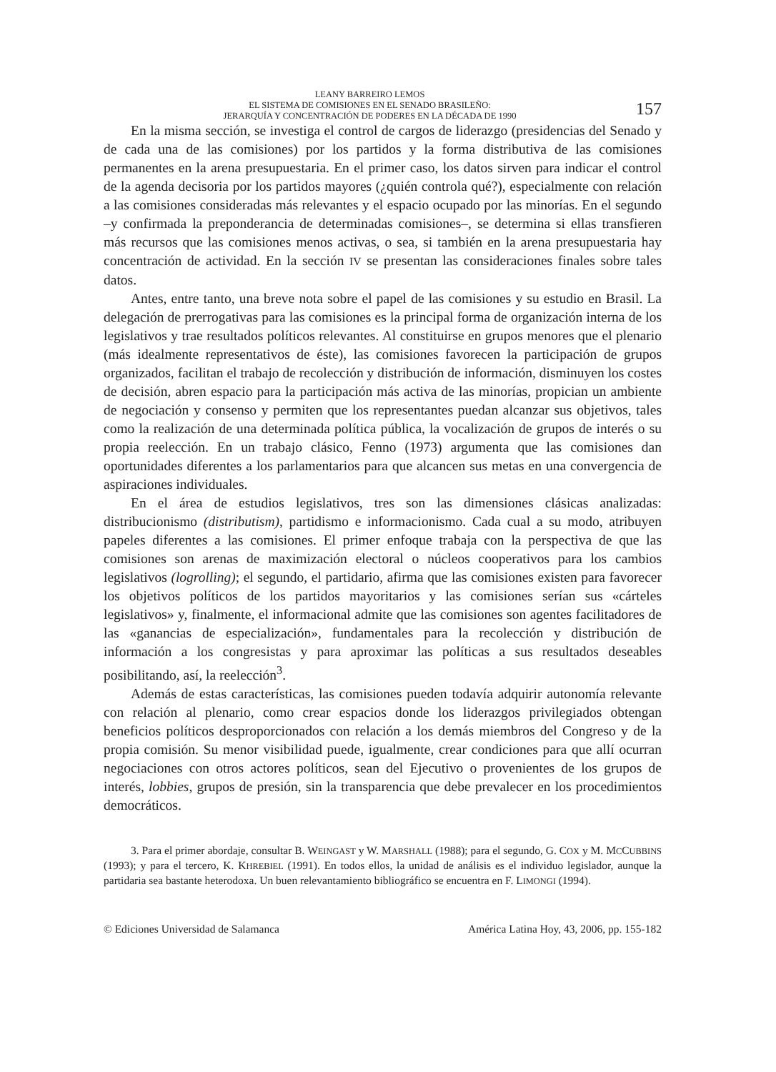LEANY BARREIRO LEMOS
EL SISTEMA DE COMISIONES EN EL SENADO BRASILEÑO:
JERARQUÍA Y CONCENTRACIÓN DE PODERES EN LA DÉCADA DE 1990
157
En la misma sección, se investiga el control de cargos de liderazgo (presidencias del Senado y de cada una de las comisiones) por los partidos y la forma distributiva de las comisiones permanentes en la arena presupuestaria. En el primer caso, los datos sirven para indicar el control de la agenda decisoria por los partidos mayores (¿quién controla qué?), especialmente con relación a las comisiones consideradas más relevantes y el espacio ocupado por las minorías. En el segundo –y confirmada la preponderancia de determinadas comisiones–, se determina si ellas transfieren más recursos que las comisiones menos activas, o sea, si también en la arena presupuestaria hay concentración de actividad. En la sección IV se presentan las consideraciones finales sobre tales datos.
Antes, entre tanto, una breve nota sobre el papel de las comisiones y su estudio en Brasil. La delegación de prerrogativas para las comisiones es la principal forma de organización interna de los legislativos y trae resultados políticos relevantes. Al constituirse en grupos menores que el plenario (más idealmente representativos de éste), las comisiones favorecen la participación de grupos organizados, facilitan el trabajo de recolección y distribución de información, disminuyen los costes de decisión, abren espacio para la participación más activa de las minorías, propician un ambiente de negociación y consenso y permiten que los representantes puedan alcanzar sus objetivos, tales como la realización de una determinada política pública, la vocalización de grupos de interés o su propia reelección. En un trabajo clásico, Fenno (1973) argumenta que las comisiones dan oportunidades diferentes a los parlamentarios para que alcancen sus metas en una convergencia de aspiraciones individuales.
En el área de estudios legislativos, tres son las dimensiones clásicas analizadas: distribucionismo (distributism), partidismo e informacionismo. Cada cual a su modo, atribuyen papeles diferentes a las comisiones. El primer enfoque trabaja con la perspectiva de que las comisiones son arenas de maximización electoral o núcleos cooperativos para los cambios legislativos (logrolling); el segundo, el partidario, afirma que las comisiones existen para favorecer los objetivos políticos de los partidos mayoritarios y las comisiones serían sus «cárteles legislativos» y, finalmente, el informacional admite que las comisiones son agentes facilitadores de las «ganancias de especialización», fundamentales para la recolección y distribución de información a los congresistas y para aproximar las políticas a sus resultados deseables posibilitando, así, la reelección<sup>3</sup>.
Además de estas características, las comisiones pueden todavía adquirir autonomía relevante con relación al plenario, como crear espacios donde los liderazgos privilegiados obtengan beneficios políticos desproporcionados con relación a los demás miembros del Congreso y de la propia comisión. Su menor visibilidad puede, igualmente, crear condiciones para que allí ocurran negociaciones con otros actores políticos, sean del Ejecutivo o provenientes de los grupos de interés, lobbies, grupos de presión, sin la transparencia que debe prevalecer en los procedimientos democráticos.
3. Para el primer abordaje, consultar B. WEINGAST y W. MARSHALL (1988); para el segundo, G. COX y M. MCCUBBINS (1993); y para el tercero, K. KHREBIEL (1991). En todos ellos, la unidad de análisis es el individuo legislador, aunque la partidaria sea bastante heterodoxa. Un buen relevantamiento bibliográfico se encuentra en F. LIMONGI (1994).
© Ediciones Universidad de Salamanca América Latina Hoy, 43, 2006, pp. 155-182